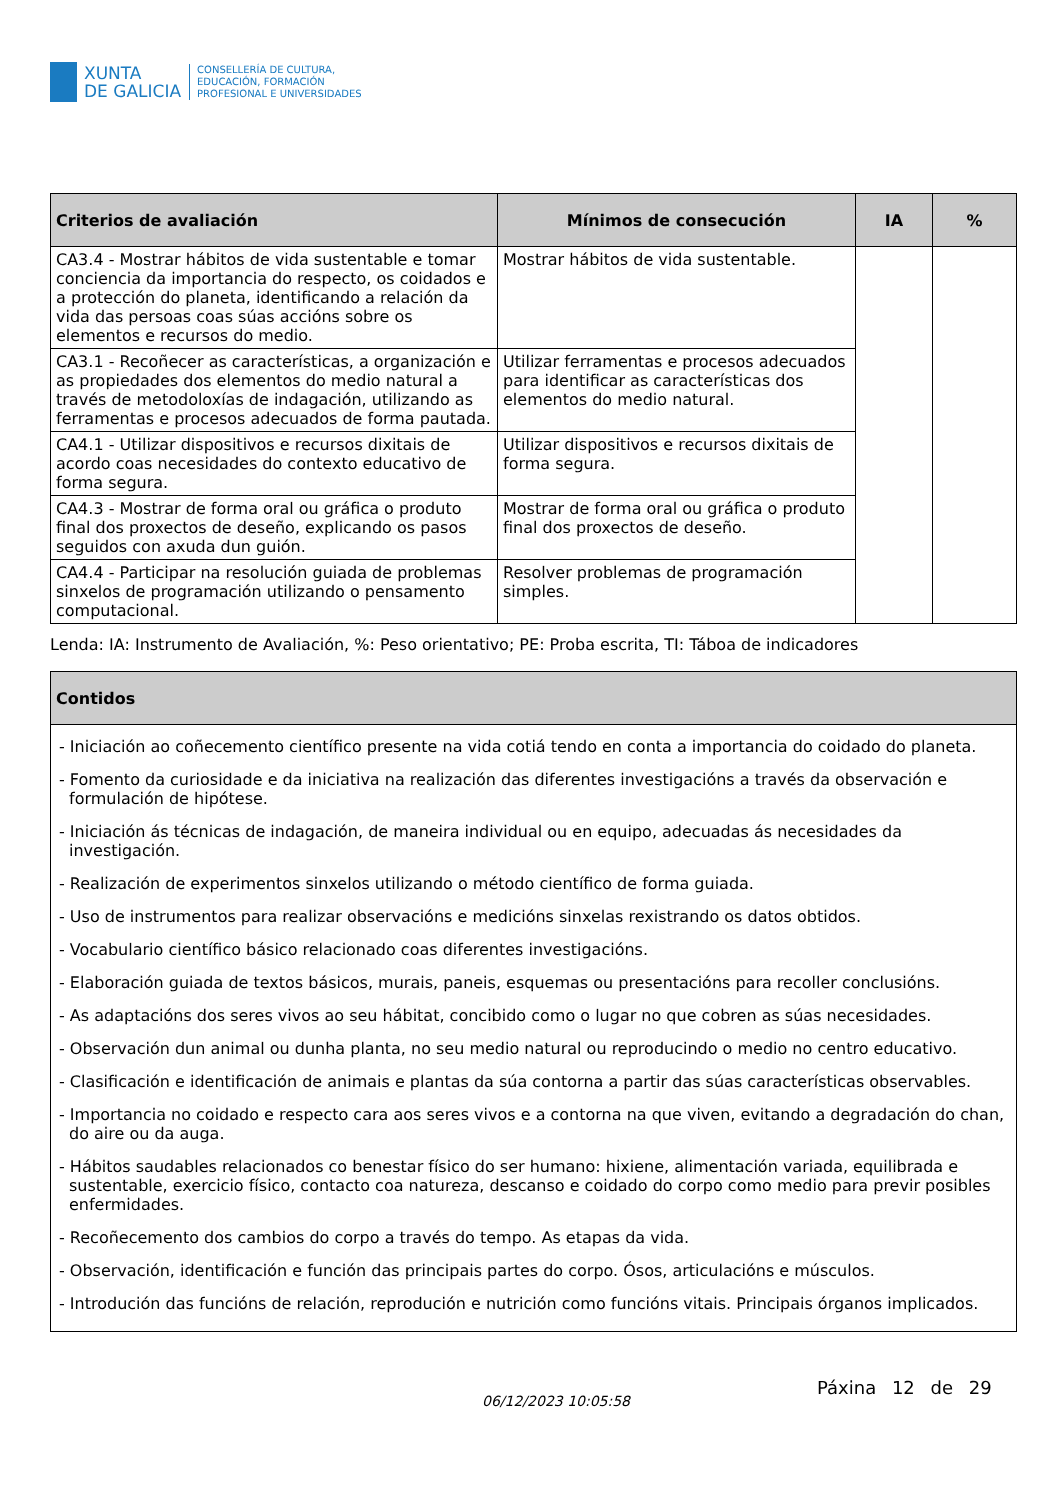XUNTA
DE GALICIA
CONSELLERÍA DE CULTURA,
EDUCACIÓN, FORMACIÓN
PROFESIONAL E UNIVERSIDADES
| Criterios de avaliación | Mínimos de consecución | IA | % |
| --- | --- | --- | --- |
| CA3.4 - Mostrar hábitos de vida sustentable e tomar conciencia da importancia do respecto, os coidados e a protección do planeta, identificando a relación da vida das persoas coas súas accións sobre os elementos e recursos do medio. | Mostrar hábitos de vida sustentable. | | |
| CA3.1 - Recoñecer as características, a organización e as propiedades dos elementos do medio natural a través de metodoloxías de indagación, utilizando as ferramentas e procesos adecuados de forma pautada. | Utilizar ferramentas e procesos adecuados para identificar as características dos elementos do medio natural. | | |
| CA4.1 - Utilizar dispositivos e recursos dixitais de acordo coas necesidades do contexto educativo de forma segura. | Utilizar dispositivos e recursos dixitais de forma segura. | | |
| CA4.3 - Mostrar de forma oral ou gráfica o produto final dos proxectos de deseño, explicando os pasos seguidos con axuda dun guión. | Mostrar de forma oral ou gráfica o produto final dos proxectos de deseño. | | |
| CA4.4 - Participar na resolución guiada de problemas sinxelos de programación utilizando o pensamento computacional. | Resolver problemas de programación simples. | | |
Lenda: IA: Instrumento de Avaliación, %: Peso orientativo; PE: Proba escrita, TI: Táboa de indicadores
| Contidos |
| --- |
| - Iniciación ao coñecemento científico presente na vida cotiá tendo en conta a importancia do coidado do planeta. - Fomento da curiosidade e da iniciativa na realización das diferentes investigacións a través da observación e formulación de hipótese. - Iniciación ás técnicas de indagación, de maneira individual ou en equipo, adecuadas ás necesidades da investigación. - Realización de experimentos sinxelos utilizando o método científico de forma guiada. - Uso de instrumentos para realizar observacións e medicións sinxelas rexistrando os datos obtidos. - Vocabulario científico básico relacionado coas diferentes investigacións. - Elaboración guiada de textos básicos, murais, paneis, esquemas ou presentacións para recoller conclusións. - As adaptacións dos seres vivos ao seu hábitat, concibido como o lugar no que cobren as súas necesidades. - Observación dun animal ou dunha planta, no seu medio natural ou reproducindo o medio no centro educativo. - Clasificación e identificación de animais e plantas da súa contorna a partir das súas características observables. - Importancia no coidado e respecto cara aos seres vivos e a contorna na que viven, evitando a degradación do chan, do aire ou da auga. - Hábitos saudables relacionados co benestar físico do ser humano: hixiene, alimentación variada, equilibrada e sustentable, exercicio físico, contacto coa natureza, descanso e coidado do corpo como medio para previr posibles enfermidades. - Recoñecemento dos cambios do corpo a través do tempo. As etapas da vida. - Observación, identificación e función das principais partes do corpo. Ósos, articulacións e músculos. - Introdución das funcións de relación, reprodución e nutrición como funcións vitais. Principais órganos implicados. |
06/12/2023 10:05:58
Páxina 12 de 29